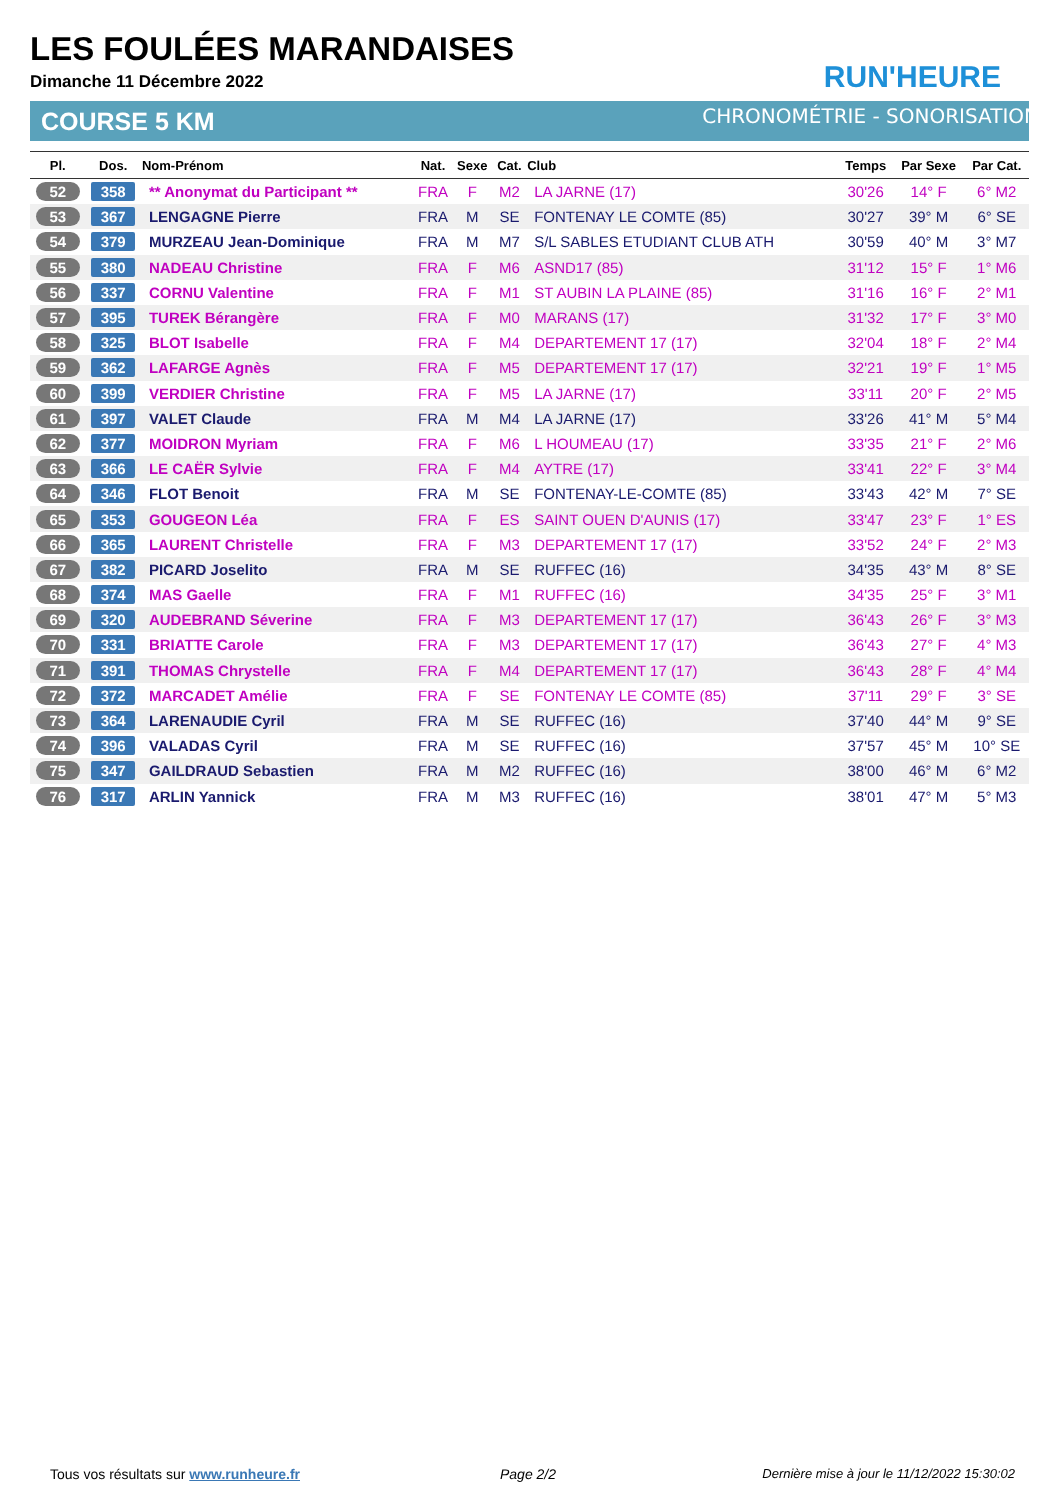LES FOULÉES MARANDAISES
Dimanche 11 Décembre 2022 RUN'HEURE
COURSE 5 KM CHRONOMÉTRIE - SONORISATION
| Pl. | Dos. | Nom-Prénom | Nat. | Sexe | Cat. | Club | Temps | Par Sexe | Par Cat. |
| --- | --- | --- | --- | --- | --- | --- | --- | --- | --- |
| 52 | 358 | ** Anonymat du Participant ** | FRA | F | M2 | LA JARNE (17) | 30'26 | 14° F | 6° M2 |
| 53 | 367 | LENGAGNE Pierre | FRA | M | SE | FONTENAY LE COMTE (85) | 30'27 | 39° M | 6° SE |
| 54 | 379 | MURZEAU Jean-Dominique | FRA | M | M7 | S/L SABLES ETUDIANT CLUB ATH | 30'59 | 40° M | 3° M7 |
| 55 | 380 | NADEAU Christine | FRA | F | M6 | ASND17 (85) | 31'12 | 15° F | 1° M6 |
| 56 | 337 | CORNU Valentine | FRA | F | M1 | ST AUBIN LA PLAINE (85) | 31'16 | 16° F | 2° M1 |
| 57 | 395 | TUREK Bérangère | FRA | F | M0 | MARANS (17) | 31'32 | 17° F | 3° M0 |
| 58 | 325 | BLOT Isabelle | FRA | F | M4 | DEPARTEMENT 17 (17) | 32'04 | 18° F | 2° M4 |
| 59 | 362 | LAFARGE Agnès | FRA | F | M5 | DEPARTEMENT 17 (17) | 32'21 | 19° F | 1° M5 |
| 60 | 399 | VERDIER Christine | FRA | F | M5 | LA JARNE (17) | 33'11 | 20° F | 2° M5 |
| 61 | 397 | VALET Claude | FRA | M | M4 | LA JARNE (17) | 33'26 | 41° M | 5° M4 |
| 62 | 377 | MOIDRON Myriam | FRA | F | M6 | L HOUMEAU (17) | 33'35 | 21° F | 2° M6 |
| 63 | 366 | LE CAËR Sylvie | FRA | F | M4 | AYTRE (17) | 33'41 | 22° F | 3° M4 |
| 64 | 346 | FLOT Benoit | FRA | M | SE | FONTENAY-LE-COMTE (85) | 33'43 | 42° M | 7° SE |
| 65 | 353 | GOUGEON Léa | FRA | F | ES | SAINT OUEN D'AUNIS (17) | 33'47 | 23° F | 1° ES |
| 66 | 365 | LAURENT Christelle | FRA | F | M3 | DEPARTEMENT 17 (17) | 33'52 | 24° F | 2° M3 |
| 67 | 382 | PICARD Joselito | FRA | M | SE | RUFFEC (16) | 34'35 | 43° M | 8° SE |
| 68 | 374 | MAS Gaelle | FRA | F | M1 | RUFFEC (16) | 34'35 | 25° F | 3° M1 |
| 69 | 320 | AUDEBRAND Séverine | FRA | F | M3 | DEPARTEMENT 17 (17) | 36'43 | 26° F | 3° M3 |
| 70 | 331 | BRIATTE Carole | FRA | F | M3 | DEPARTEMENT 17 (17) | 36'43 | 27° F | 4° M3 |
| 71 | 391 | THOMAS Chrystelle | FRA | F | M4 | DEPARTEMENT 17 (17) | 36'43 | 28° F | 4° M4 |
| 72 | 372 | MARCADET Amélie | FRA | F | SE | FONTENAY LE COMTE (85) | 37'11 | 29° F | 3° SE |
| 73 | 364 | LARENAUDIE Cyril | FRA | M | SE | RUFFEC (16) | 37'40 | 44° M | 9° SE |
| 74 | 396 | VALADAS Cyril | FRA | M | SE | RUFFEC (16) | 37'57 | 45° M | 10° SE |
| 75 | 347 | GAILDRAUD Sebastien | FRA | M | M2 | RUFFEC (16) | 38'00 | 46° M | 6° M2 |
| 76 | 317 | ARLIN Yannick | FRA | M | M3 | RUFFEC (16) | 38'01 | 47° M | 5° M3 |
Tous vos résultats sur www.runheure.fr
Page 2/2
Dernière mise à jour le 11/12/2022 15:30:02